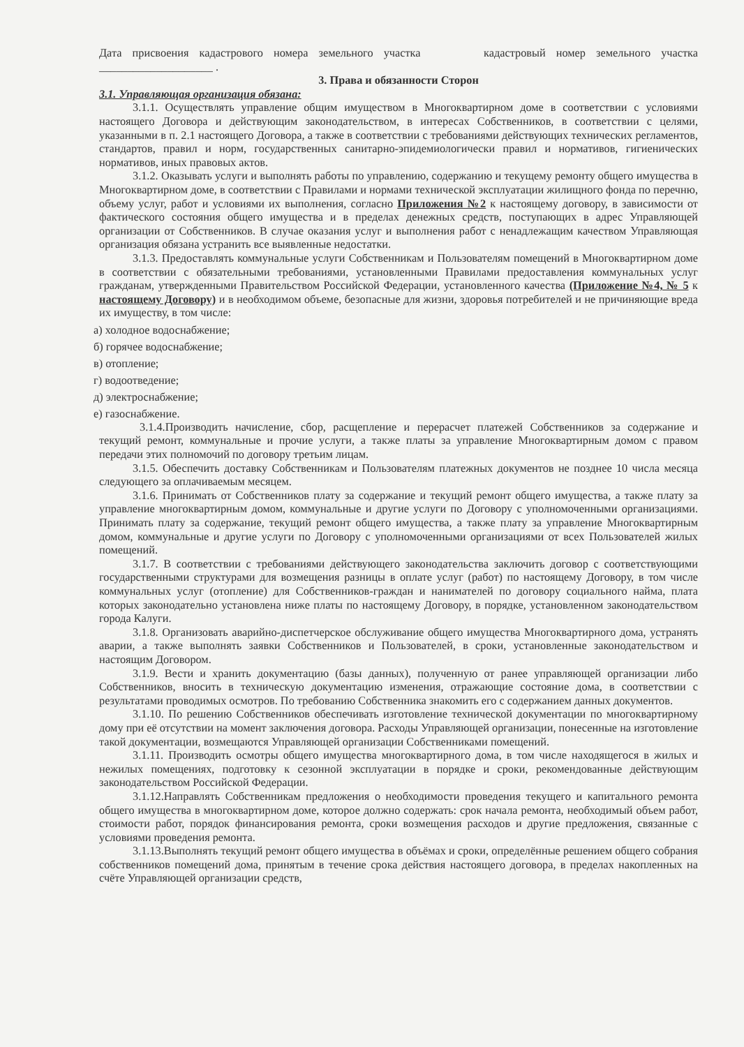Дата присвоения кадастрового номера земельного участка кадастровый номер земельного участка ____________________ .
3. Права и обязанности Сторон
3.1. Управляющая организация обязана:
3.1.1. Осуществлять управление общим имуществом в Многоквартирном доме в соответствии с условиями настоящего Договора и действующим законодательством, в интересах Собственников, в соответствии с целями, указанными в п. 2.1 настоящего Договора, а также в соответствии с требованиями действующих технических регламентов, стандартов, правил и норм, государственных санитарно-эпидемиологически правил и нормативов, гигиенических нормативов, иных правовых актов.
3.1.2. Оказывать услуги и выполнять работы по управлению, содержанию и текущему ремонту общего имущества в Многоквартирном доме, в соответствии с Правилами и нормами технической эксплуатации жилищного фонда по перечню, объему услуг, работ и условиями их выполнения, согласно Приложения №2 к настоящему договору, в зависимости от фактического состояния общего имущества и в пределах денежных средств, поступающих в адрес Управляющей организации от Собственников. В случае оказания услуг и выполнения работ с ненадлежащим качеством Управляющая организация обязана устранить все выявленные недостатки.
3.1.3. Предоставлять коммунальные услуги Собственникам и Пользователям помещений в Многоквартирном доме в соответствии с обязательными требованиями, установленными Правилами предоставления коммунальных услуг гражданам, утвержденными Правительством Российской Федерации, установленного качества (Приложение №4, № 5 к настоящему Договору) и в необходимом объеме, безопасные для жизни, здоровья потребителей и не причиняющие вреда их имуществу, в том числе:
а) холодное водоснабжение;
б) горячее водоснабжение;
в) отопление;
г) водоотведение;
д) электроснабжение;
е) газоснабжение.
3.1.4.Производить начисление, сбор, расщепление и перерасчет платежей Собственников за содержание и текущий ремонт, коммунальные и прочие услуги, а также платы за управление Многоквартирным домом с правом передачи этих полномочий по договору третьим лицам.
3.1.5. Обеспечить доставку Собственникам и Пользователям платежных документов не позднее 10 числа месяца следующего за оплачиваемым месяцем.
3.1.6. Принимать от Собственников плату за содержание и текущий ремонт общего имущества, а также плату за управление многоквартирным домом, коммунальные и другие услуги по Договору с уполномоченными организациями. Принимать плату за содержание, текущий ремонт общего имущества, а также плату за управление Многоквартирным домом, коммунальные и другие услуги по Договору с уполномоченными организациями от всех Пользователей жилых помещений.
3.1.7. В соответствии с требованиями действующего законодательства заключить договор с соответствующими государственными структурами для возмещения разницы в оплате услуг (работ) по настоящему Договору, в том числе коммунальных услуг (отопление) для Собственников-граждан и нанимателей по договору социального найма, плата которых законодательно установлена ниже платы по настоящему Договору, в порядке, установленном законодательством города Калуги.
3.1.8. Организовать аварийно-диспетчерское обслуживание общего имущества Многоквартирного дома, устранять аварии, а также выполнять заявки Собственников и Пользователей, в сроки, установленные законодательством и настоящим Договором.
3.1.9. Вести и хранить документацию (базы данных), полученную от ранее управляющей организации либо Собственников, вносить в техническую документацию изменения, отражающие состояние дома, в соответствии с результатами проводимых осмотров. По требованию Собственника знакомить его с содержанием данных документов.
3.1.10. По решению Собственников обеспечивать изготовление технической документации по многоквартирному дому при её отсутствии на момент заключения договора. Расходы Управляющей организации, понесенные на изготовление такой документации, возмещаются Управляющей организации Собственниками помещений.
3.1.11. Производить осмотры общего имущества многоквартирного дома, в том числе находящегося в жилых и нежилых помещениях, подготовку к сезонной эксплуатации в порядке и сроки, рекомендованные действующим законодательством Российской Федерации.
3.1.12.Направлять Собственникам предложения о необходимости проведения текущего и капитального ремонта общего имущества в многоквартирном доме, которое должно содержать: срок начала ремонта, необходимый объем работ, стоимости работ, порядок финансирования ремонта, сроки возмещения расходов и другие предложения, связанные с условиями проведения ремонта.
3.1.13.Выполнять текущий ремонт общего имущества в объёмах и сроки, определённые решением общего собрания собственников помещений дома, принятым в течение срока действия настоящего договора, в пределах накопленных на счёте Управляющей организации средств,